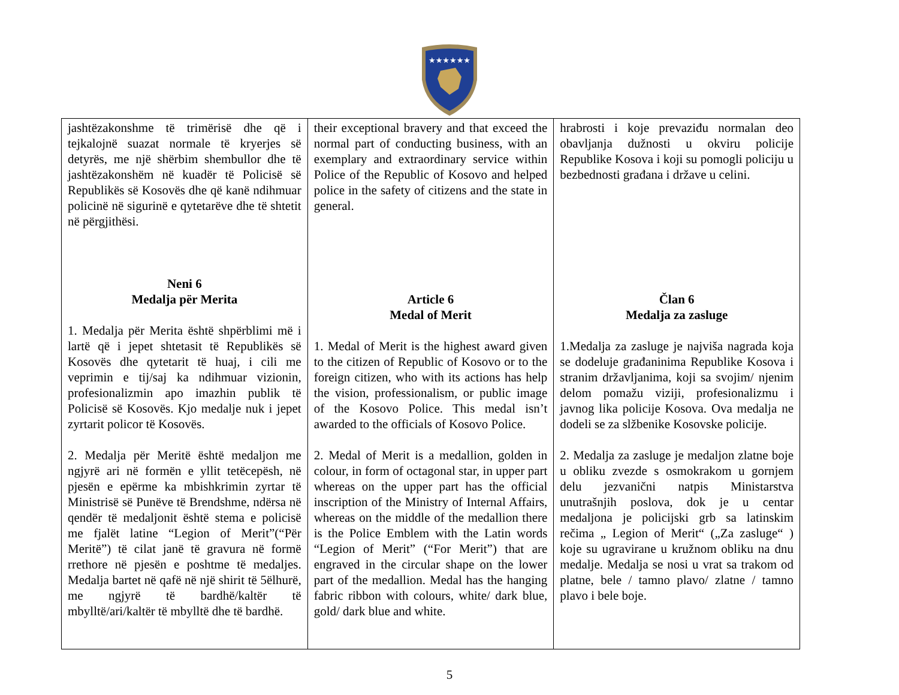★★★★★★
| jashtëzakonshme të trimërisë dhe që i tejkalojnë suazat normale të kryerjes së detyrës, me një shërbim shembullor dhe të jashtëzakonshëm në kuadër të Policisë së Republikës së Kosovës dhe që kanë ndihmuar policinë në sigurinë e qytetarëve dhe të shtetit në përgjithësi. Neni 6 Medalja për Merita 1. Medalja për Merita është shpërblimi më i lartë që i jepet shtetasit të Republikës së Kosovës dhe qytetarit të huaj, i cili me veprimin e tij/saj ka ndihmuar vizionin, profesionalizmin apo imazhin publik të Policisë së Kosovës. Kjo medalje nuk i jepet zyrtarit policor të Kosovës. 2. Medalja për Meritë është medaljon me ngjyrë ari në formën e yllit tetëcepësh, në pjesën e epërme ka mbishkrimin zyrtar të Ministrisë së Punëve të Brendshme, ndërsa në qendër të medaljonit është stema e policisë me fjalët latine “Legion of Merit”(“Për Meritë”) të cilat janë të gravura në formë rrethore në pjesën e poshtme të medaljes. Medalja bartet në qafë në një shirit të 5ëlhurë, me ngjyrë të bardhë/kaltër të mbylltë/ari/kaltër të mbylltë dhe të bardhë. | their exceptional bravery and that exceed the normal part of conducting business, with an exemplary and extraordinary service within Police of the Republic of Kosovo and helped police in the safety of citizens and the state in general. Article 6 Medal of Merit 1. Medal of Merit is the highest award given to the citizen of Republic of Kosovo or to the foreign citizen, who with its actions has help the vision, professionalism, or public image of the Kosovo Police. This medal isn’t awarded to the officials of Kosovo Police. 2. Medal of Merit is a medallion, golden in colour, in form of octagonal star, in upper part whereas on the upper part has the official inscription of the Ministry of Internal Affairs, whereas on the middle of the medallion there is the Police Emblem with the Latin words “Legion of Merit” (“For Merit”) that are engraved in the circular shape on the lower part of the medallion. Medal has the hanging fabric ribbon with colours, white/ dark blue, gold/ dark blue and white. | hrabrosti i koje prevaziđu normalan deo obavljanja dužnosti u okviru policije Republike Kosova i koji su pomogli policiju u bezbednosti građana i države u celini. Član 6 Medalja za zasluge 1.Medalja za zasluge je najviša nagrada koja se dodeluje građaninima Republike Kosova i stranim državljanima, koji sa svojim/ njenim delom pomažu viziji, profesionalizmu i javnog lika policije Kosova. Ova medalja ne dodeli se za slžbenike Kosovske policije. 2. Medalja za zasluge je medaljon zlatne boje u obliku zvezde s osmokrakom u gornjem delu jezvanični natpis Ministarstva unutrašnjih poslova, dok je u centar medaljona je policijski grb sa latinskim rečima „ Legion of Merit“ („Za zasluge“ ) koje su ugravirane u kružnom obliku na dnu medalje. Medalja se nosi u vrat sa trakom od platne, bele / tamno plavo/ zlatne / tamno plavo i bele boje. |
5